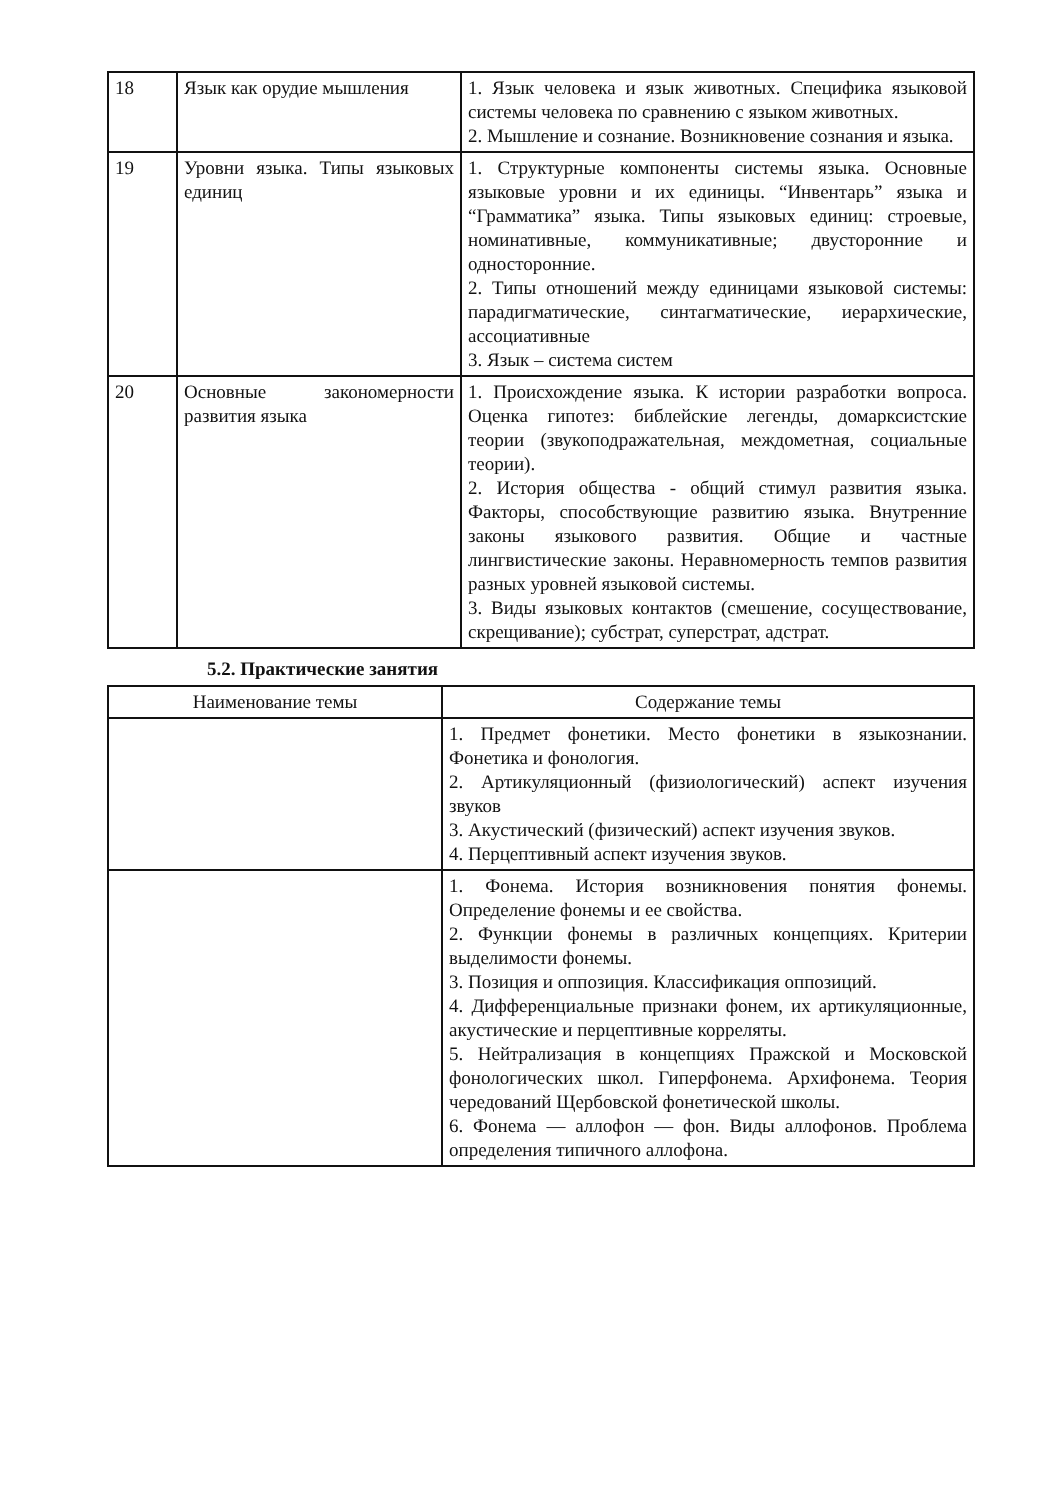| 18 | Язык как орудие мышления | 1. Язык человека и язык животных. Специфика языковой системы человека по сравнению с языком животных. 2. Мышление и сознание. Возникновение сознания и языка. |
| 19 | Уровни языка. Типы языковых единиц | 1. Структурные компоненты системы языка. Основные языковые уровни и их единицы. “Инвентарь” языка и “Грамматика” языка. Типы языковых единиц: строевые, номинативные, коммуникативные; двусторонние и односторонние. 2. Типы отношений между единицами языковой системы: парадигматические, синтагматические, иерархические, ассоциативные 3. Язык – система систем |
| 20 | Основные закономерности развития языка | 1. Происхождение языка. К истории разработки вопроса. Оценка гипотез: библейские легенды, домарксистские теории (звукоподражательная, междометная, социальные теории). 2. История общества - общий стимул развития языка. Факторы, способствующие развитию языка. Внутренние законы языкового развития. Общие и частные лингвистические законы. Неравномерность темпов развития разных уровней языковой системы. 3. Виды языковых контактов (смешение, сосуществование, скрещивание); субстрат, суперстрат, адстрат. |
5.2. Практические занятия
| Наименование темы | Содержание темы |
| --- | --- |
| | 1. Предмет фонетики. Место фонетики в языкознании. Фонетика и фонология. 2. Артикуляционный (физиологический) аспект изучения звуков 3. Акустический (физический) аспект изучения звуков. 4. Перцептивный аспект изучения звуков. |
| | 1. Фонема. История возникновения понятия фонемы. Определение фонемы и ее свойства. 2. Функции фонемы в различных концепциях. Критерии выделимости фонемы. 3. Позиция и оппозиция. Классификация оппозиций. 4. Дифференциальные признаки фонем, их артикуляционные, акустические и перцептивные корреляты. 5. Нейтрализация в концепциях Пражской и Московской фонологических школ. Гиперфонема. Архифонема. Теория чередований Щербовской фонетической школы. 6. Фонема — аллофон — фон. Виды аллофонов. Проблема определения типичного аллофона. |